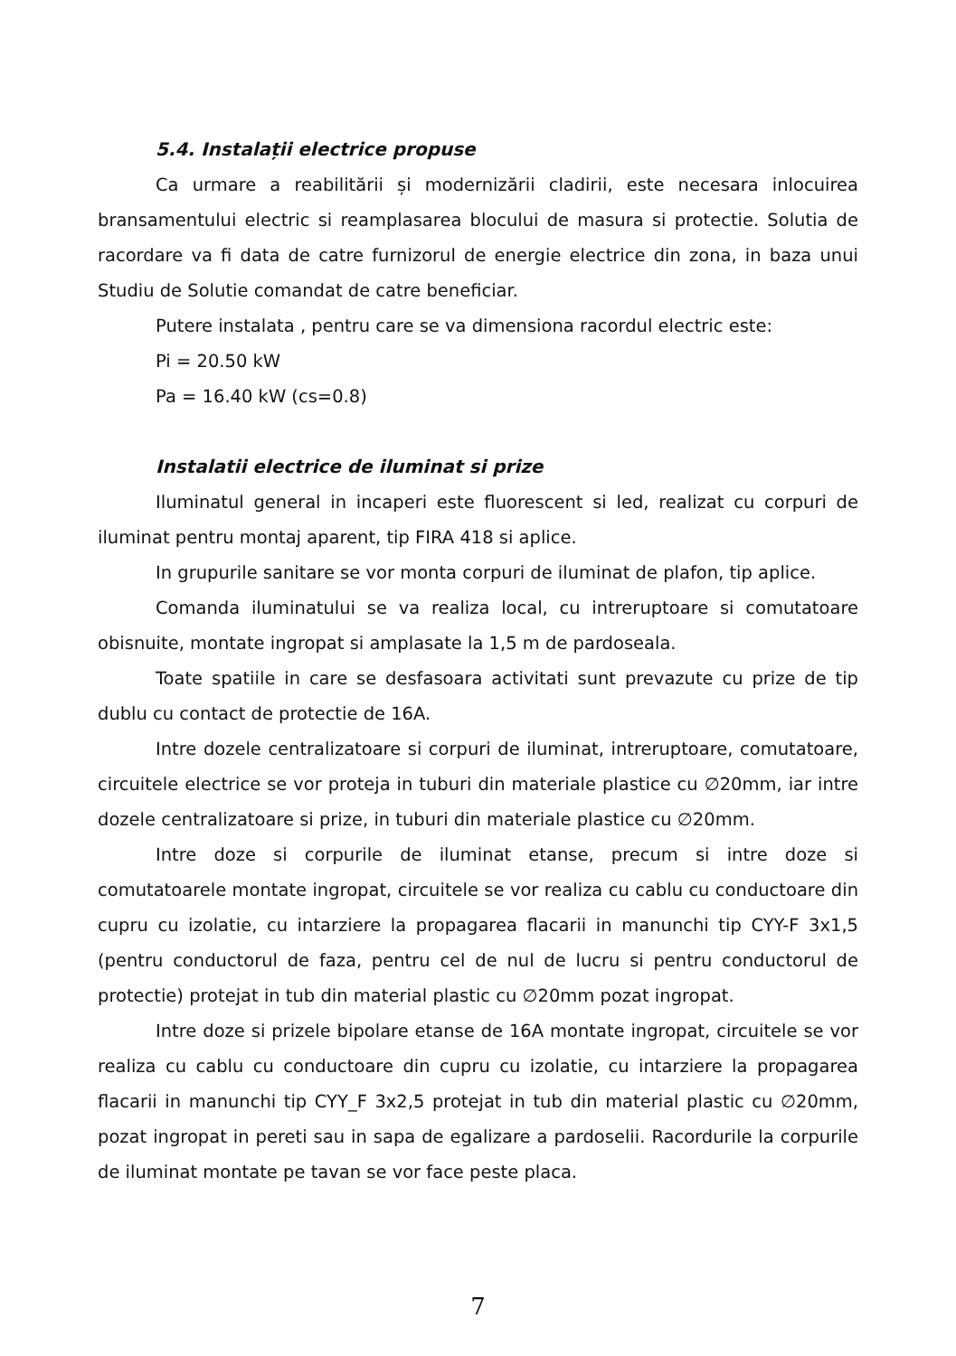5.4. Instalații electrice propuse
Ca urmare a reabilitării și modernizării cladirii, este necesara inlocuirea bransamentului electric si reamplasarea blocului de masura si protectie. Solutia de racordare va fi data de catre furnizorul de energie electrice din zona, in baza unui Studiu de Solutie comandat de catre beneficiar.
Putere instalata , pentru care se va dimensiona racordul electric este:
Pi = 20.50 kW
Pa = 16.40 kW (cs=0.8)
Instalatii electrice de iluminat si prize
Iluminatul general in incaperi este fluorescent si led, realizat cu corpuri de iluminat pentru montaj aparent, tip FIRA 418 si aplice.
In grupurile sanitare se vor monta corpuri de iluminat de plafon, tip aplice.
Comanda iluminatului se va realiza local, cu intreruptoare si comutatoare obisnuite, montate ingropat si amplasate la 1,5 m de pardoseala.
Toate spatiile in care se desfasoara activitati sunt prevazute cu prize de tip dublu cu contact de protectie de 16A.
Intre dozele centralizatoare si corpuri de iluminat, intreruptoare, comutatoare, circuitele electrice se vor proteja in tuburi din materiale plastice cu ∅20mm, iar intre dozele centralizatoare si prize, in tuburi din materiale plastice cu ∅20mm.
Intre doze si corpurile de iluminat etanse, precum si intre doze si comutatoarele montate ingropat, circuitele se vor realiza cu cablu cu conductoare din cupru cu izolatie, cu intarziere la propagarea flacarii in manunchi tip CYY-F 3x1,5 (pentru conductorul de faza, pentru cel de nul de lucru si pentru conductorul de protectie) protejat in tub din material plastic cu ∅20mm pozat ingropat.
Intre doze si prizele bipolare etanse de 16A montate ingropat, circuitele se vor realiza cu cablu cu conductoare din cupru cu izolatie, cu intarziere la propagarea flacarii in manunchi tip CYY_F 3x2,5 protejat in tub din material plastic cu ∅20mm, pozat ingropat in pereti sau in sapa de egalizare a pardoselii. Racordurile la corpurile de iluminat montate pe tavan se vor face peste placa.
7